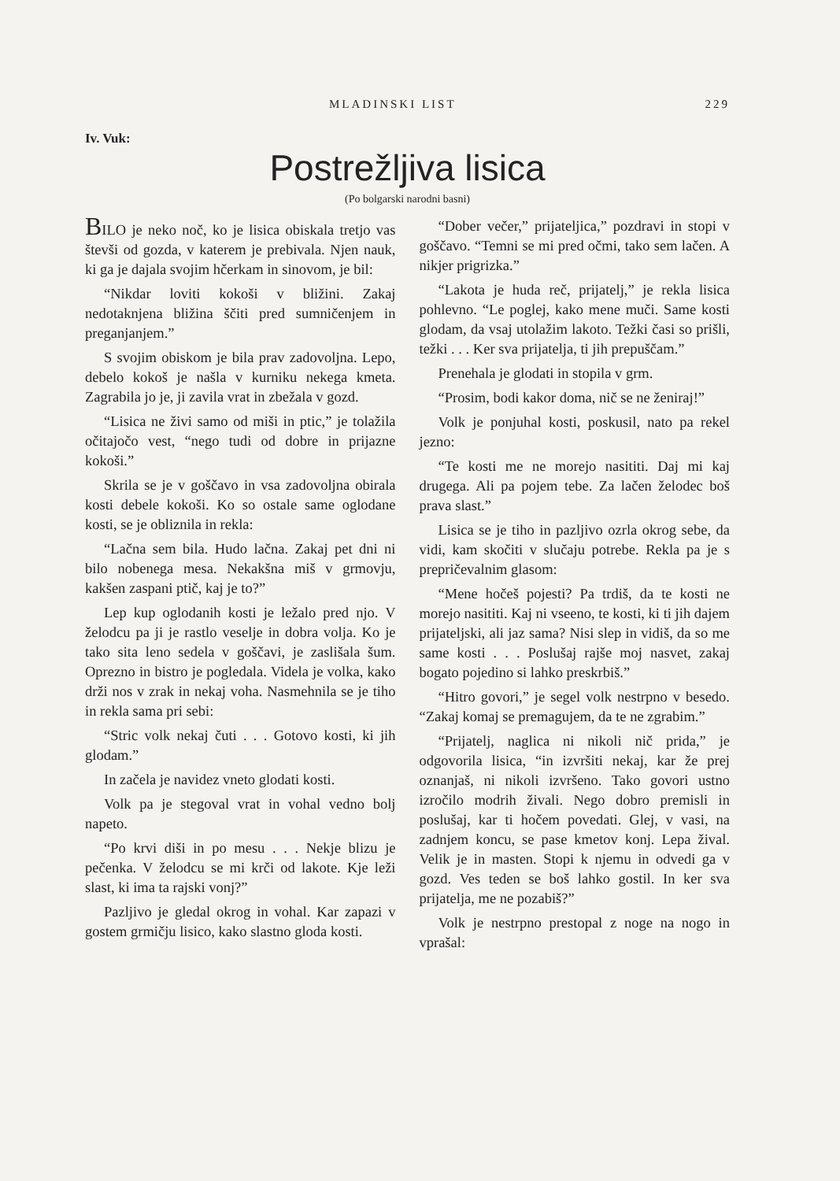MLADINSKI LIST 229
Iv. Vuk:
Postrežljiva lisica
(Po bolgarski narodni basni)
BILO je neko noč, ko je lisica obiskala tretjo vas števši od gozda, v katerem je prebivala. Njen nauk, ki ga je dajala svojim hčerkam in sinovom, je bil:
“Nikdar loviti kokoši v bližini. Zakaj nedotaknjena bližina ščiti pred sumničenjem in preganjanjem.”
S svojim obiskom je bila prav zadovoljna. Lepo, debelo kokoš je našla v kurniku nekega kmeta. Zagrabila jo je, ji zavila vrat in zbežala v gozd.
“Lisica ne živi samo od miši in ptic,” je tolažila očitajočo vest, “nego tudi od dobre in prijazne kokoši.”
Skrila se je v goščavo in vsa zadovoljna obirala kosti debele kokoši. Ko so ostale same oglodane kosti, se je obliznila in rekla:
“Lačna sem bila. Hudo lačna. Zakaj pet dni ni bilo nobenega mesa. Nekakšna miš v grmovju, kakšen zaspani ptič, kaj je to?”
Lep kup oglodanih kosti je ležalo pred njo. V želodcu pa ji je rastlo veselje in dobra volja. Ko je tako sita leno sedela v goščavi, je zaslišala šum. Oprezno in bistro je pogledala. Videla je volka, kako drži nos v zrak in nekaj voha. Nasmehnila se je tiho in rekla sama pri sebi:
“Stric volk nekaj čuti . . . Gotovo kosti, ki jih glodam.”
In začela je navidez vneto glodati kosti.
Volk pa je stegoval vrat in vohal vedno bolj napeto.
“Po krvi diši in po mesu . . . Nekje blizu je pečenka. V želodcu se mi krči od lakote. Kje leži slast, ki ima ta rajski vonj?”
Pazljivo je gledal okrog in vohal. Kar zapazi v gostem grmičju lisico, kako slastno gloda kosti.
“Dober večer,” prijateljica,” pozdravi in stopi v goščavo. “Temni se mi pred očmi, tako sem lačen. A nikjer prigrizka.”
“Lakota je huda reč, prijatelj,” je rekla lisica pohlevno. “Le poglej, kako mene muči. Same kosti glodam, da vsaj utolažim lakoto. Težki časi so prišli, težki . . . Ker sva prijatelja, ti jih prepuščam.”
Prenehala je glodati in stopila v grm.
“Prosim, bodi kakor doma, nič se ne ženiraj!”
Volk je ponjuhal kosti, poskusil, nato pa rekel jezno:
“Te kosti me ne morejo nasititi. Daj mi kaj drugega. Ali pa pojem tebe. Za lačen želodec boš prava slast.”
Lisica se je tiho in pazljivo ozrla okrog sebe, da vidi, kam skočiti v slučaju potrebe. Rekla pa je s prepričevalnim glasom:
“Mene hočeš pojesti? Pa trdiš, da te kosti ne morejo nasititi. Kaj ni vseeno, te kosti, ki ti jih dajem prijateljski, ali jaz sama? Nisi slep in vidiš, da so me same kosti . . . Poslušaj rajše moj nasvet, zakaj bogato pojedino si lahko preskrbiš.”
“Hitro govori,” je segel volk nestrpno v besedo. “Zakaj komaj se premagujem, da te ne zgrabim.”
“Prijatelj, naglica ni nikoli nič prida,” je odgovorila lisica, “in izvršiti nekaj, kar že prej oznanjaš, ni nikoli izvršeno. Tako govori ustno izročilo modrih živali. Nego dobro premisli in poslušaj, kar ti hočem povedati. Glej, v vasi, na zadnjem koncu, se pase kmetov konj. Lepa žival. Velik je in masten. Stopi k njemu in odvedi ga v gozd. Ves teden se boš lahko gostil. In ker sva prijatelja, me ne pozabiš?”
Volk je nestrpno prestopal z noge na nogo in vprašal: